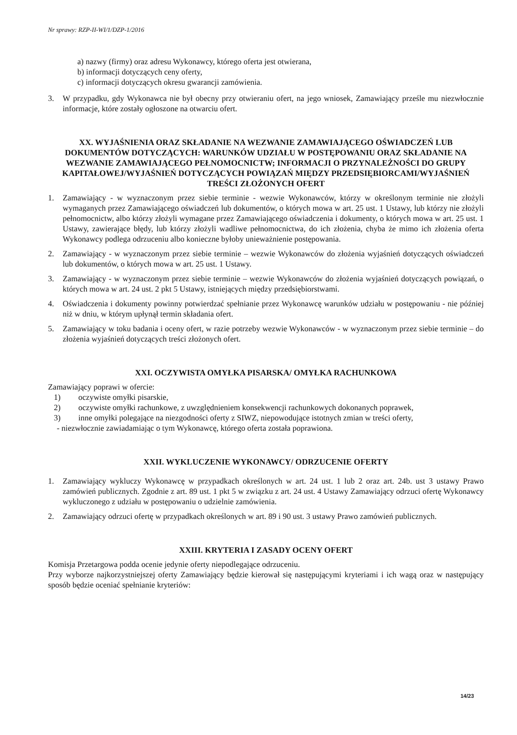Nr sprawy: RZP-II-WI/1/DZP-1/2016
a) nazwy (firmy) oraz adresu Wykonawcy, którego oferta jest otwierana,
b) informacji dotyczących ceny oferty,
c) informacji dotyczących okresu gwarancji zamówienia.
3. W przypadku, gdy Wykonawca nie był obecny przy otwieraniu ofert, na jego wniosek, Zamawiający prześle mu niezwłocznie informacje, które zostały ogłoszone na otwarciu ofert.
XX. WYJAŚNIENIA ORAZ SKŁADANIE NA WEZWANIE ZAMAWIAJĄCEGO OŚWIADCZEŃ LUB DOKUMENTÓW DOTYCZĄCYCH: WARUNKÓW UDZIAŁU W POSTĘPOWANIU ORAZ SKŁADANIE NA WEZWANIE ZAMAWIAJĄCEGO PEŁNOMOCNICTW; INFORMACJI O PRZYNALEŻNOŚCI DO GRUPY KAPITAŁOWEJ/WYJAŚNIEŃ DOTYCZĄCYCH POWIĄZAŃ MIĘDZY PRZEDSIĘBIORCAMI/WYJAŚNIEŃ TREŚCI ZŁOŻONYCH OFERT
1. Zamawiający - w wyznaczonym przez siebie terminie - wezwie Wykonawców, którzy w określonym terminie nie złożyli wymaganych przez Zamawiającego oświadczeń lub dokumentów, o których mowa w art. 25 ust. 1 Ustawy, lub którzy nie złożyli pełnomocnictw, albo którzy złożyli wymagane przez Zamawiającego oświadczenia i dokumenty, o których mowa w art. 25 ust. 1 Ustawy, zawierające błędy, lub którzy złożyli wadliwe pełnomocnictwa, do ich złożenia, chyba że mimo ich złożenia oferta Wykonawcy podlega odrzuceniu albo konieczne byłoby unieważnienie postępowania.
2. Zamawiający - w wyznaczonym przez siebie terminie – wezwie Wykonawców do złożenia wyjaśnień dotyczących oświadczeń lub dokumentów, o których mowa w art. 25 ust. 1 Ustawy.
3. Zamawiający - w wyznaczonym przez siebie terminie – wezwie Wykonawców do złożenia wyjaśnień dotyczących powiązań, o których mowa w art. 24 ust. 2 pkt 5 Ustawy, istniejących między przedsiębiorstwami.
4. Oświadczenia i dokumenty powinny potwierdzać spełnianie przez Wykonawcę warunków udziału w postępowaniu - nie później niż w dniu, w którym upłynął termin składania ofert.
5. Zamawiający w toku badania i oceny ofert, w razie potrzeby wezwie Wykonawców - w wyznaczonym przez siebie terminie – do złożenia wyjaśnień dotyczących treści złożonych ofert.
XXI. OCZYWISTA OMYŁKA PISARSKA/ OMYŁKA RACHUNKOWA
Zamawiający poprawi w ofercie:
1) oczywiste omyłki pisarskie,
2) oczywiste omyłki rachunkowe, z uwzględnieniem konsekwencji rachunkowych dokonanych poprawek,
3) inne omyłki polegające na niezgodności oferty z SIWZ, niepowodujące istotnych zmian w treści oferty,
- niezwłocznie zawiadamiając o tym Wykonawcę, którego oferta została poprawiona.
XXII. WYKLUCZENIE WYKONAWCY/ ODRZUCENIE OFERTY
1. Zamawiający wykluczy Wykonawcę w przypadkach określonych w art. 24 ust. 1 lub 2 oraz art. 24b. ust 3 ustawy Prawo zamówień publicznych. Zgodnie z art. 89 ust. 1 pkt 5 w związku z art. 24 ust. 4 Ustawy Zamawiający odrzuci ofertę Wykonawcy wykluczonego z udziału w postępowaniu o udzielnie zamówienia.
2. Zamawiający odrzuci ofertę w przypadkach określonych w art. 89 i 90 ust. 3 ustawy Prawo zamówień publicznych.
XXIII. KRYTERIA I ZASADY OCENY OFERT
Komisja Przetargowa podda ocenie jedynie oferty niepodlegające odrzuceniu.
Przy wyborze najkorzystniejszej oferty Zamawiający będzie kierował się następującymi kryteriami i ich wagą oraz w następujący sposób będzie oceniać spełnianie kryteriów:
14/23